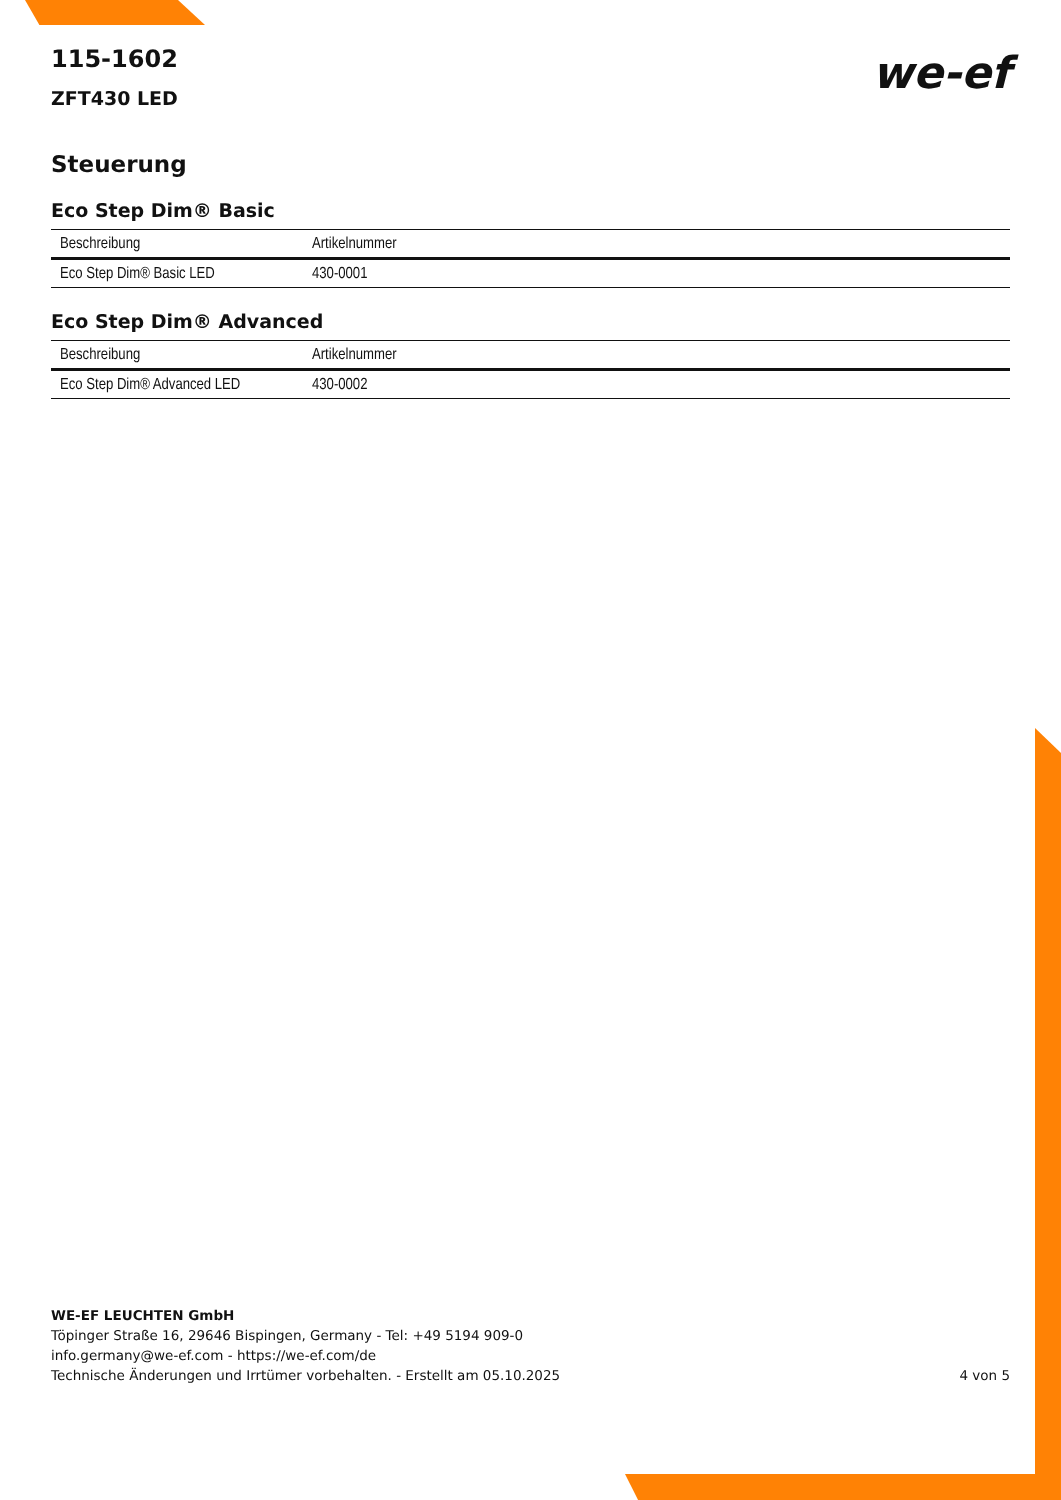we-ef
115-1602
ZFT430 LED
Steuerung
Eco Step Dim® Basic
| Beschreibung | Artikelnummer |
| --- | --- |
| Eco Step Dim® Basic LED | 430-0001 |
Eco Step Dim® Advanced
| Beschreibung | Artikelnummer |
| --- | --- |
| Eco Step Dim® Advanced LED | 430-0002 |
WE-EF LEUCHTEN GmbH
Töpinger Straße 16, 29646 Bispingen, Germany - Tel: +49 5194 909-0
info.germany@we-ef.com - https://we-ef.com/de
4 von 5 Technische Änderungen und Irrtümer vorbehalten. - Erstellt am 05.10.2025